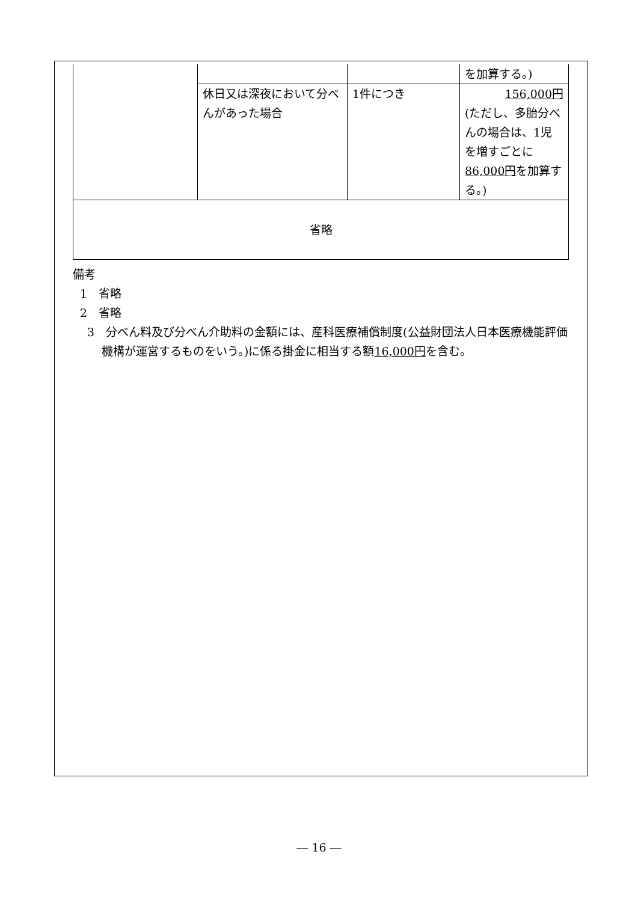| | | | を加算する。) |
| | 休日又は深夜において分べんがあった場合 | 1件につき | 156,000円 (ただし、多胎分べんの場合は、1児を増すごとに 86,000円 を加算する。) |
| 省略 | | | |
備考
1　省略
2　省略
3　分べん料及び分べん介助料の金額には、産科医療補償制度(公益財団法人日本医療機能評価機構が運営するものをいう。)に係る掛金に相当する額16,000円を含む。
― 16 ―